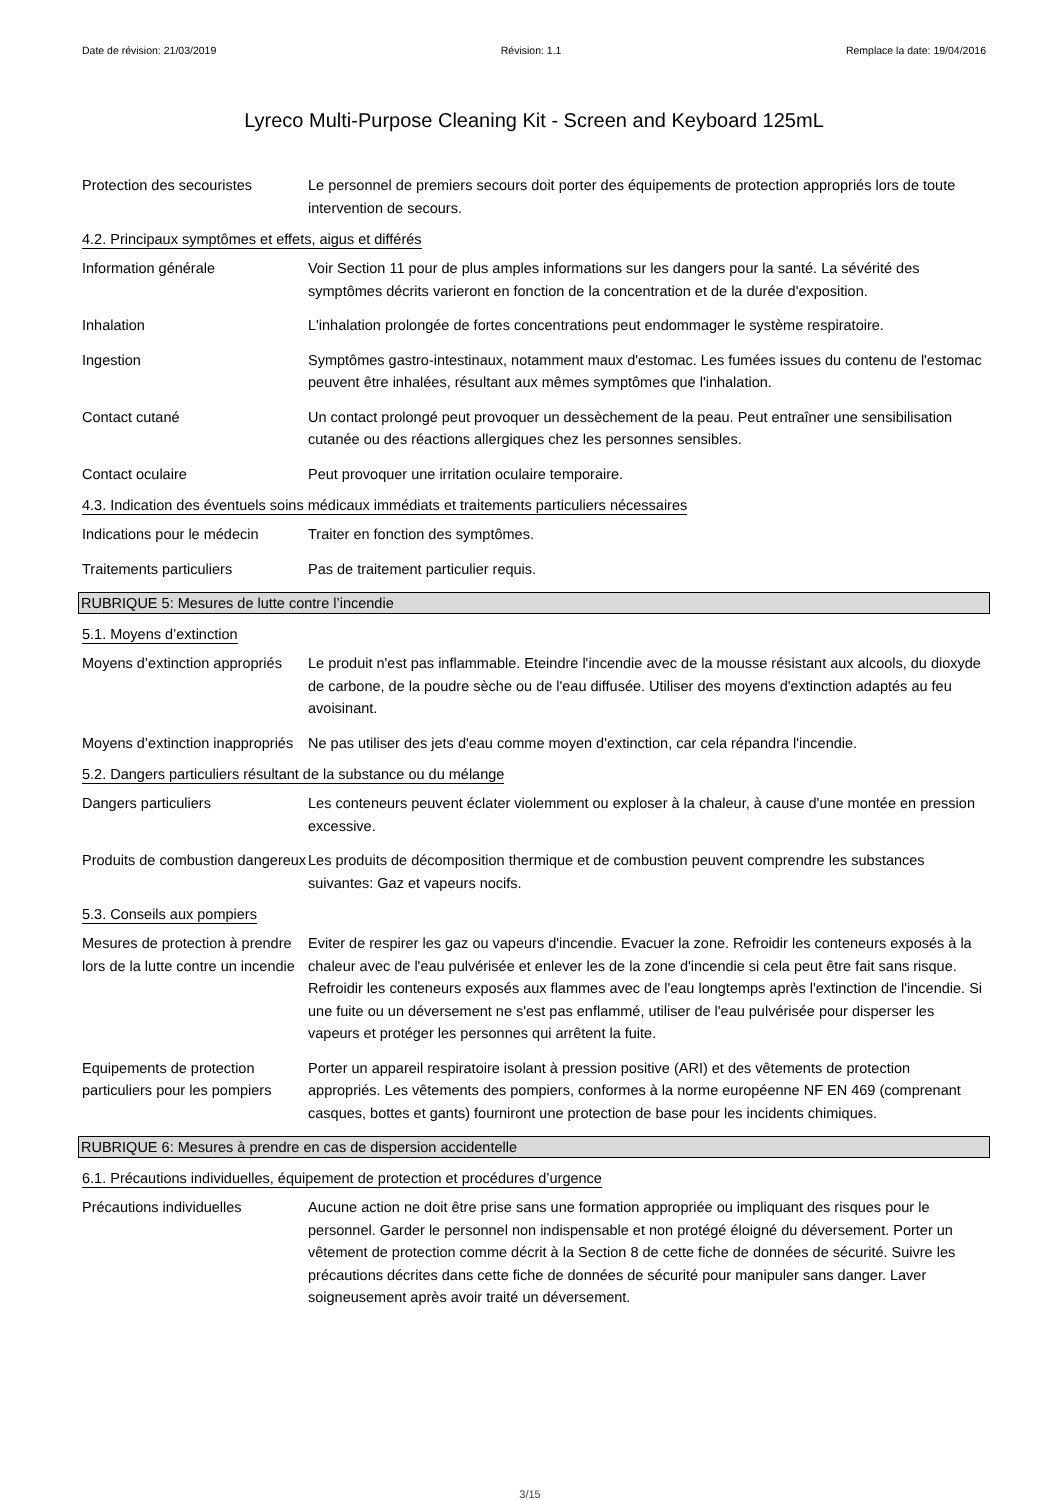Date de révision: 21/03/2019 Révision: 1.1 Remplace la date: 19/04/2016
Lyreco Multi-Purpose Cleaning Kit - Screen and Keyboard 125mL
Protection des secouristes
Le personnel de premiers secours doit porter des équipements de protection appropriés lors de toute intervention de secours.
4.2. Principaux symptômes et effets, aigus et différés
Information générale Voir Section 11 pour de plus amples informations sur les dangers pour la santé. La sévérité des symptômes décrits varieront en fonction de la concentration et de la durée d'exposition.
Inhalation L'inhalation prolongée de fortes concentrations peut endommager le système respiratoire.
Ingestion Symptômes gastro-intestinaux, notamment maux d'estomac. Les fumées issues du contenu de l'estomac peuvent être inhalées, résultant aux mêmes symptômes que l'inhalation.
Contact cutané Un contact prolongé peut provoquer un dessèchement de la peau. Peut entraîner une sensibilisation cutanée ou des réactions allergiques chez les personnes sensibles.
Contact oculaire Peut provoquer une irritation oculaire temporaire.
4.3. Indication des éventuels soins médicaux immédiats et traitements particuliers nécessaires
Indications pour le médecin
Traiter en fonction des symptômes.
Traitements particuliers Pas de traitement particulier requis.
RUBRIQUE 5: Mesures de lutte contre l’incendie
5.1. Moyens d’extinction
Moyens d’extinction appropriés
Le produit n'est pas inflammable. Eteindre l'incendie avec de la mousse résistant aux alcools, du dioxyde de carbone, de la poudre sèche ou de l'eau diffusée. Utiliser des moyens d'extinction adaptés au feu avoisinant.
Moyens d’extinction inappropriés
Ne pas utiliser des jets d'eau comme moyen d'extinction, car cela répandra l'incendie.
5.2. Dangers particuliers résultant de la substance ou du mélange
Dangers particuliers Les conteneurs peuvent éclater violemment ou exploser à la chaleur, à cause d'une montée en pression excessive.
Produits de combustion dangereux
Les produits de décomposition thermique et de combustion peuvent comprendre les substances suivantes: Gaz et vapeurs nocifs.
5.3. Conseils aux pompiers
Mesures de protection à prendre lors de la lutte contre un incendie
Eviter de respirer les gaz ou vapeurs d'incendie. Evacuer la zone. Refroidir les conteneurs exposés à la chaleur avec de l'eau pulvérisée et enlever les de la zone d'incendie si cela peut être fait sans risque. Refroidir les conteneurs exposés aux flammes avec de l'eau longtemps après l'extinction de l'incendie. Si une fuite ou un déversement ne s'est pas enflammé, utiliser de l'eau pulvérisée pour disperser les vapeurs et protéger les personnes qui arrêtent la fuite.
Equipements de protection particuliers pour les pompiers
Porter un appareil respiratoire isolant à pression positive (ARI) et des vêtements de protection appropriés. Les vêtements des pompiers, conformes à la norme européenne NF EN 469 (comprenant casques, bottes et gants) fourniront une protection de base pour les incidents chimiques.
RUBRIQUE 6: Mesures à prendre en cas de dispersion accidentelle
6.1. Précautions individuelles, équipement de protection et procédures d’urgence
Précautions individuelles Aucune action ne doit être prise sans une formation appropriée ou impliquant des risques pour le personnel. Garder le personnel non indispensable et non protégé éloigné du déversement. Porter un vêtement de protection comme décrit à la Section 8 de cette fiche de données de sécurité. Suivre les précautions décrites dans cette fiche de données de sécurité pour manipuler sans danger. Laver soigneusement après avoir traité un déversement.
3/15